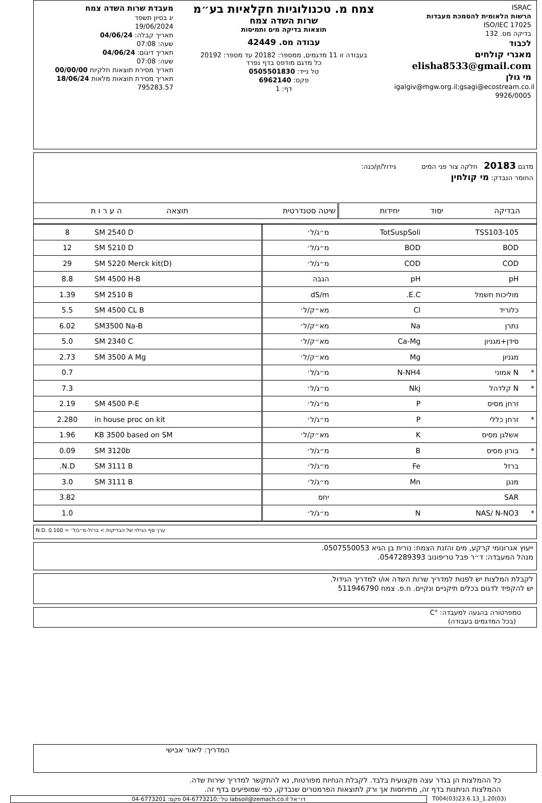ISRAC
הרשות הלאומית להסמכת מעבדות
ISO/IEC 17025
בדיקה מס. 132
לכבוד
מאגרי קולחים
elisha8533@gmail.com
מי גולן
igalgiv@mgw.org.il;gsagi@ecostream.co.il
9926/0005
צמח מ. טכנולוגיות חקלאיות בע״מ
שרות השדה צמח
תוצאות בדיקה מים ותמיסות
עבודה מס. 42449
בעבודה זו 11 מדגמים, ממספר: 20182 עד מספר: 20192
כל מדגם מודפס בדף נפרד
טל נייד: 0505501830
פקס: 6962140
דף: 1
מעבדת שרות השדה צמח
יג בסיון תשפד
19/06/2024
תאריך קבלה: 04/06/24
שעה: 07:08
תאריך דיגום: 04/06/24
שעה: 07:08
תאריך מסירת תוצאות חלקיות 00/00/00
תאריך מסירת תוצאות מלאות 18/06/24
795283.57
מדגם 20183 חלקה צור פני המים גידול/זן/כנה:
החומר הנבדק: מי קולחין
| | הבדיקה | יסוד | יחידות | שיטה סטנדרטית | תוצאה | ה ע ר ו ת |
| --- | --- | --- | --- | --- | --- | --- |
| | TSS103-105 | TotSuspSoli | מ״ג/ל׳ | SM 2540 D | 8 | |
| | BOD | BOD | מ״ג/ל׳ | SM 5210 D | 12 | |
| | COD | COD | מ״ג/ל׳ | SM 5220 Merck kit(D) | 29 | |
| | pH | pH | הגבה | SM 4500 H-B | 8.8 | |
| | מוליכות חשמל | E.C. | dS/m | SM 2510 B | 1.39 | |
| | כלוריד | Cl | מא״ק/ל׳ | SM 4500 CL B | 5.5 | |
| | נתרן | Na | מא״ק/ל׳ | SM3500 Na-B | 6.02 | |
| | סידן+מגניון | Ca-Mg | מא״ק/ל׳ | SM 2340 C | 5.0 | |
| | מגניון | Mg | מא״ק/ל׳ | SM 3500 A Mg | 2.73 | |
| * | N אמוני | N-NH4 | מ״ג/ל׳ | | 0.7 | |
| * | N קלדהל | Nkj | מ״ג/ל׳ | | 7.3 | |
| | זרחן מסיס | P | מ״ג/ל׳ | SM 4500 P-E | 2.19 | |
| * | זרחן כללי | P | מ״ג/ל׳ | in house proc on kit | 2.280 | |
| | אשלגן מסיס | K | מא״ק/ל׳ | KB 3500 based on SM | 1.96 | |
| * | בורון מסיס | B | מ״ג/ל׳ | SM 3120b | 0.09 | |
| | ברזל | Fe | מ״ג/ל׳ | SM 3111 B | N.D. | |
| | מנגן | Mn | מ״ג/ל׳ | SM 3111 B | 3.0 | |
| | SAR | | יחס | | 3.82 | |
| * | NAS/ N-NO3 | N | מ״ג/ל׳ | | 1.0 | |
N.D. ערך סף הגילוי של הבדיקות > ברזל-מ״ג/ל׳ = 0.100
ייעוץ אגרונומי קרקע, מים והזנת הצמח: נורית בן הגיא 0507550053.
מנהל המעבדה: ד״ר פבל טריפונוב 0547289393.
לקבלת המלצות יש לפנות למדריך שרות השדה או/ו למדריך הגידול.
יש להקפיד לדגום בכלים תיקניים ונקיים. ח.פ. צמח 511946790
טמפרטורה בהגעה למעבדה: °C
(בכל המדגמים בעבודה)
המדריך: ליאור אבישי
כל ההמלצות הן בגדר עצה מקצועית בלבד. לקבלת הנחיות מפורטות, נא להתקשר למדריך שירות שדה.
ההמלצות הניתנות בדף זה, מתיחסות אך ורק לתוצאות הפרמטרים שנבדקו, כפי שמופיעים בדף זה.
T004(03)23.6.13_1.20(03) דו״אל labsoil@zemach.co.il טל׳:04-6773210 פקס: 04-6773201